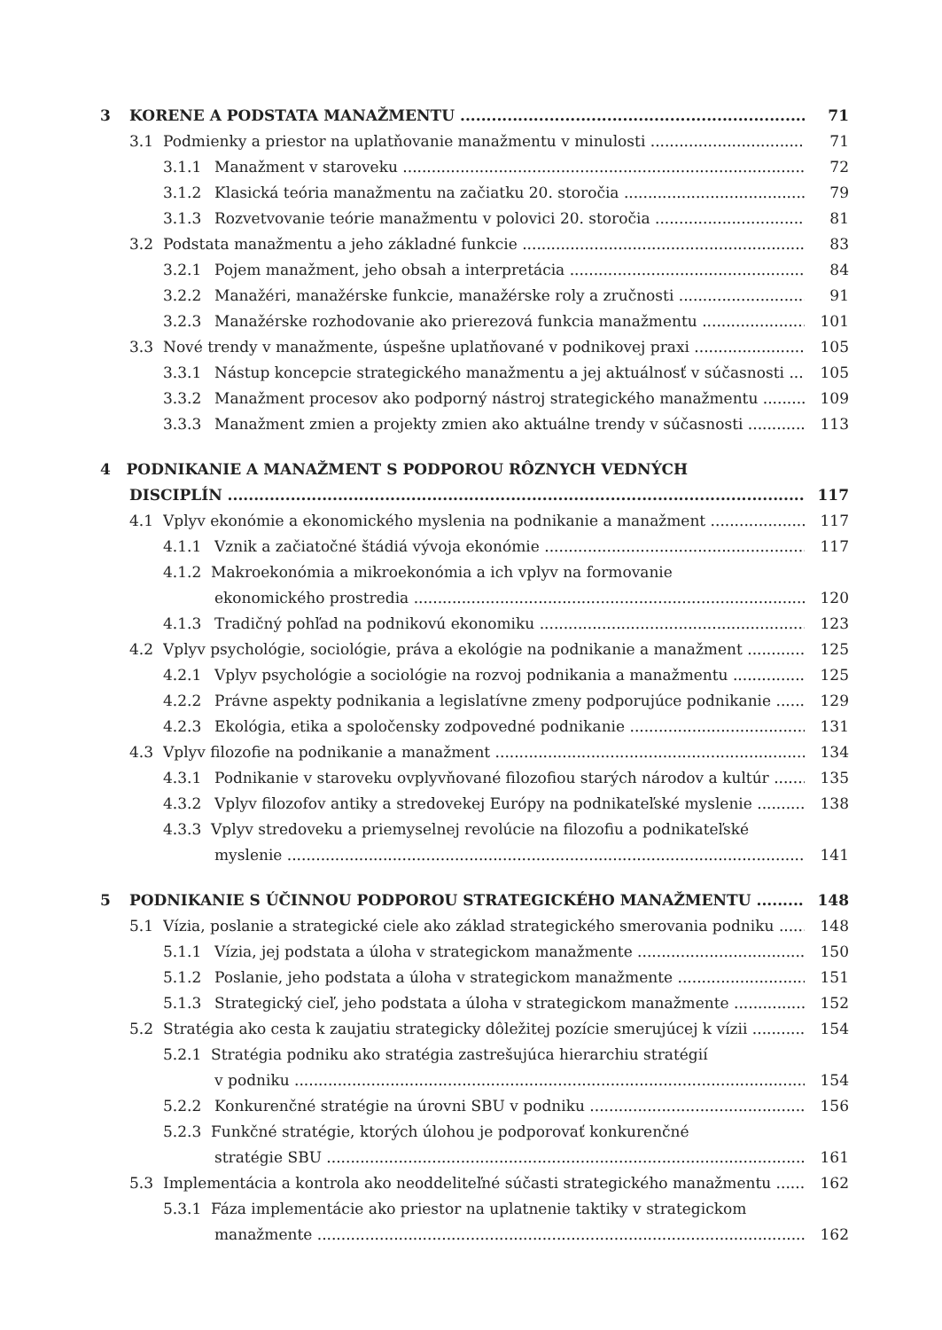3 KORENE A PODSTATA MANAŽMENTU 71
3.1 Podmienky a priestor na uplatňovanie manažmentu v minulosti 71
3.1.1 Manažment v staroveku 72
3.1.2 Klasická teória manažmentu na začiatku 20. storočia 79
3.1.3 Rozvetvovanie teórie manažmentu v polovici 20. storočia 81
3.2 Podstata manažmentu a jeho základné funkcie 83
3.2.1 Pojem manažment, jeho obsah a interpretácia 84
3.2.2 Manažéri, manažérske funkcie, manažérske roly a zručnosti 91
3.2.3 Manažérske rozhodovanie ako prierezová funkcia manažmentu 101
3.3 Nové trendy v manažmente, úspešne uplatňované v podnikovej praxi 105
3.3.1 Nástup koncepcie strategického manažmentu a jej aktuálnosť v súčasnosti 105
3.3.2 Manažment procesov ako podporný nástroj strategického manažmentu 109
3.3.3 Manažment zmien a projekty zmien ako aktuálne trendy v súčasnosti 113
4 PODNIKANIE A MANAŽMENT S PODPOROU RÔZNYCH VEDNÝCH
DISCIPLÍN 117
4.1 Vplyv ekonómie a ekonomického myslenia na podnikanie a manažment 117
4.1.1 Vznik a začiatočné štádiá vývoja ekonómie 117
4.1.2 Makroekonómia a mikroekonómia a ich vplyv na formovanie
ekonomického prostredia 120
4.1.3 Tradičný pohľad na podnikovú ekonomiku 123
4.2 Vplyv psychológie, sociológie, práva a ekológie na podnikanie a manažment 125
4.2.1 Vplyv psychológie a sociológie na rozvoj podnikania a manažmentu 125
4.2.2 Právne aspekty podnikania a legislatívne zmeny podporujúce podnikanie 129
4.2.3 Ekológia, etika a spoločensky zodpovedné podnikanie 131
4.3 Vplyv filozofie na podnikanie a manažment 134
4.3.1 Podnikanie v staroveku ovplyvňované filozofiou starých národov a kultúr 135
4.3.2 Vplyv filozofov antiky a stredovekej Európy na podnikateľské myslenie 138
4.3.3 Vplyv stredoveku a priemyselnej revolúcie na filozofiu a podnikateľské
myslenie 141
5 PODNIKANIE S ÚČINNOU PODPOROU STRATEGICKÉHO MANAŽMENTU 148
5.1 Vízia, poslanie a strategické ciele ako základ strategického smerovania podniku 148
5.1.1 Vízia, jej podstata a úloha v strategickom manažmente 150
5.1.2 Poslanie, jeho podstata a úloha v strategickom manažmente 151
5.1.3 Strategický cieľ, jeho podstata a úloha v strategickom manažmente 152
5.2 Stratégia ako cesta k zaujatiu strategicky dôležitej pozície smerujúcej k vízii 154
5.2.1 Stratégia podniku ako stratégia zastrešujúca hierarchiu stratégií
v podniku 154
5.2.2 Konkurenčné stratégie na úrovni SBU v podniku 156
5.2.3 Funkčné stratégie, ktorých úlohou je podporovať konkurenčné
stratégie SBU 161
5.3 Implementácia a kontrola ako neoddeliteľné súčasti strategického manažmentu 162
5.3.1 Fáza implementácie ako priestor na uplatnenie taktiky v strategickom
manažmente 162